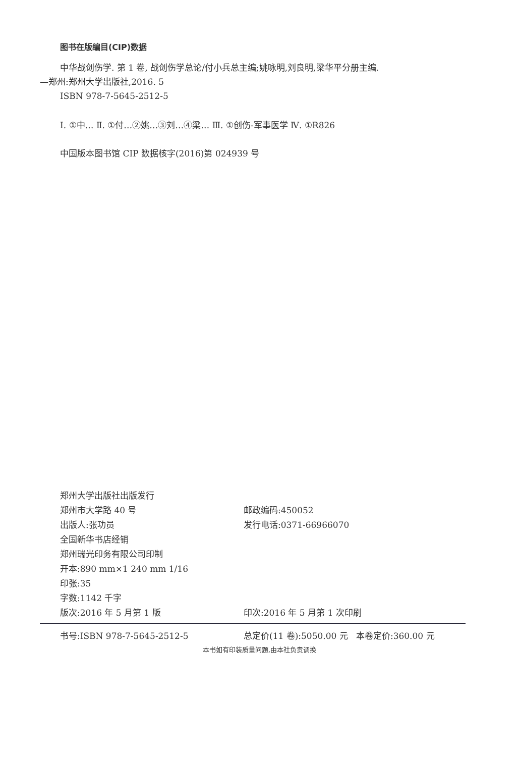图书在版编目(CIP)数据
中华战创伤学. 第 1 卷, 战创伤学总论/付小兵总主编;姚咏明,刘良明,梁华平分册主编.
—郑州:郑州大学出版社,2016. 5
ISBN 978-7-5645-2512-5
Ⅰ. ①中… Ⅱ. ①付…②姚…③刘…④梁… Ⅲ. ①创伤-军事医学 Ⅳ. ①R826
中国版本图书馆 CIP 数据核字(2016)第 024939 号
郑州大学出版社出版发行
郑州市大学路 40 号 邮政编码:450052
出版人:张功员 发行电话:0371-66966070
全国新华书店经销
郑州瑞光印务有限公司印制
开本:890 mm×1 240 mm 1/16
印张:35
字数:1142 千字
版次:2016 年 5 月第 1 版 印次:2016 年 5 月第 1 次印刷
书号:ISBN 978-7-5645-2512-5 总定价(11 卷):5050.00 元 本卷定价:360.00 元
本书如有印装质量问题,由本社负责调换